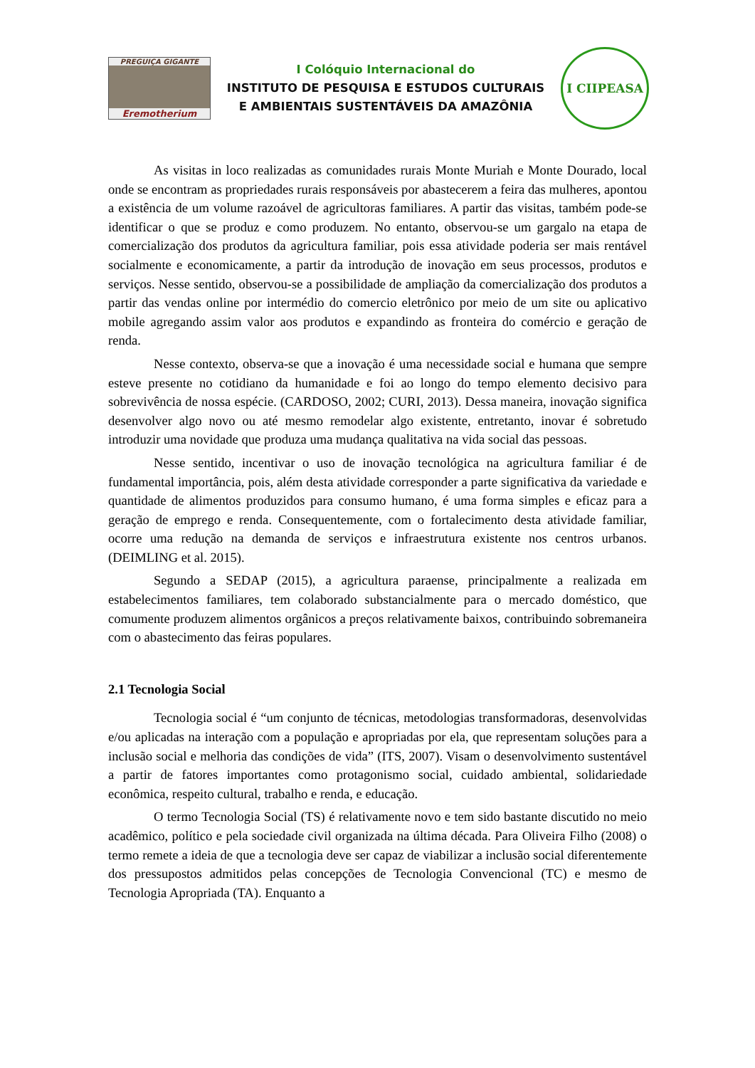PREGUIÇA GIGANTE
Eremotherium
I Colóquio Internacional do
INSTITUTO DE PESQUISA E ESTUDOS CULTURAIS
E AMBIENTAIS SUSTENTÁVEIS DA AMAZÔNIA
I CIIPEASA
As visitas in loco realizadas as comunidades rurais Monte Muriah e Monte Dourado, local onde se encontram as propriedades rurais responsáveis por abastecerem a feira das mulheres, apontou a existência de um volume razoável de agricultoras familiares. A partir das visitas, também pode-se identificar o que se produz e como produzem. No entanto, observou-se um gargalo na etapa de comercialização dos produtos da agricultura familiar, pois essa atividade poderia ser mais rentável socialmente e economicamente, a partir da introdução de inovação em seus processos, produtos e serviços. Nesse sentido, observou-se a possibilidade de ampliação da comercialização dos produtos a partir das vendas online por intermédio do comercio eletrônico por meio de um site ou aplicativo mobile agregando assim valor aos produtos e expandindo as fronteira do comércio e geração de renda.
Nesse contexto, observa-se que a inovação é uma necessidade social e humana que sempre esteve presente no cotidiano da humanidade e foi ao longo do tempo elemento decisivo para sobrevivência de nossa espécie. (CARDOSO, 2002; CURI, 2013). Dessa maneira, inovação significa desenvolver algo novo ou até mesmo remodelar algo existente, entretanto, inovar é sobretudo introduzir uma novidade que produza uma mudança qualitativa na vida social das pessoas.
Nesse sentido, incentivar o uso de inovação tecnológica na agricultura familiar é de fundamental importância, pois, além desta atividade corresponder a parte significativa da variedade e quantidade de alimentos produzidos para consumo humano, é uma forma simples e eficaz para a geração de emprego e renda. Consequentemente, com o fortalecimento desta atividade familiar, ocorre uma redução na demanda de serviços e infraestrutura existente nos centros urbanos. (DEIMLING et al. 2015).
Segundo a SEDAP (2015), a agricultura paraense, principalmente a realizada em estabelecimentos familiares, tem colaborado substancialmente para o mercado doméstico, que comumente produzem alimentos orgânicos a preços relativamente baixos, contribuindo sobremaneira com o abastecimento das feiras populares.
2.1 Tecnologia Social
Tecnologia social é “um conjunto de técnicas, metodologias transformadoras, desenvolvidas e/ou aplicadas na interação com a população e apropriadas por ela, que representam soluções para a inclusão social e melhoria das condições de vida” (ITS, 2007). Visam o desenvolvimento sustentável a partir de fatores importantes como protagonismo social, cuidado ambiental, solidariedade econômica, respeito cultural, trabalho e renda, e educação.
O termo Tecnologia Social (TS) é relativamente novo e tem sido bastante discutido no meio acadêmico, político e pela sociedade civil organizada na última década. Para Oliveira Filho (2008) o termo remete a ideia de que a tecnologia deve ser capaz de viabilizar a inclusão social diferentemente dos pressupostos admitidos pelas concepções de Tecnologia Convencional (TC) e mesmo de Tecnologia Apropriada (TA). Enquanto a